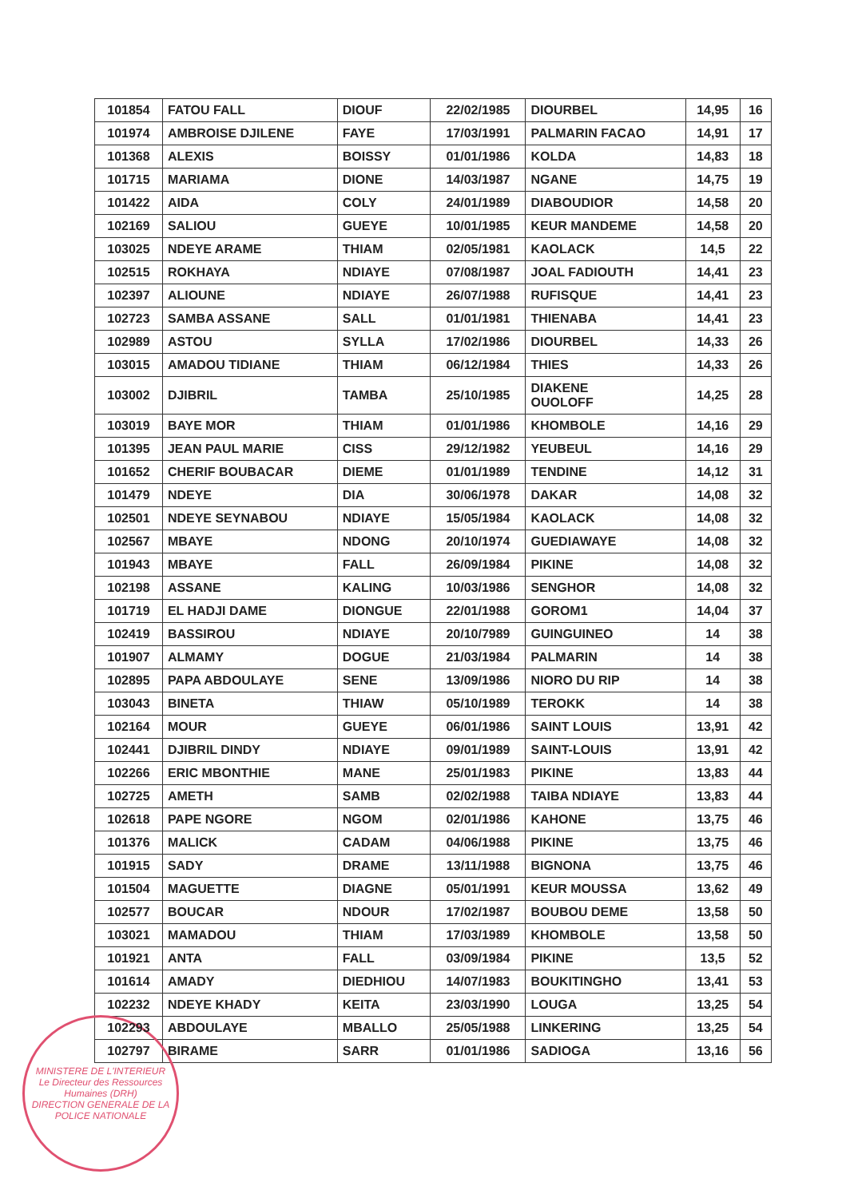| 101854 | FATOU FALL | DIOUF | 22/02/1985 | DIOURBEL | 14,95 | 16 |
| 101974 | AMBROISE DJILENE | FAYE | 17/03/1991 | PALMARIN FACAO | 14,91 | 17 |
| 101368 | ALEXIS | BOISSY | 01/01/1986 | KOLDA | 14,83 | 18 |
| 101715 | MARIAMA | DIONE | 14/03/1987 | NGANE | 14,75 | 19 |
| 101422 | AIDA | COLY | 24/01/1989 | DIABOUDIOR | 14,58 | 20 |
| 102169 | SALIOU | GUEYE | 10/01/1985 | KEUR MANDEME | 14,58 | 20 |
| 103025 | NDEYE ARAME | THIAM | 02/05/1981 | KAOLACK | 14,5 | 22 |
| 102515 | ROKHAYA | NDIAYE | 07/08/1987 | JOAL FADIOUTH | 14,41 | 23 |
| 102397 | ALIOUNE | NDIAYE | 26/07/1988 | RUFISQUE | 14,41 | 23 |
| 102723 | SAMBA ASSANE | SALL | 01/01/1981 | THIENABA | 14,41 | 23 |
| 102989 | ASTOU | SYLLA | 17/02/1986 | DIOURBEL | 14,33 | 26 |
| 103015 | AMADOU TIDIANE | THIAM | 06/12/1984 | THIES | 14,33 | 26 |
| 103002 | DJIBRIL | TAMBA | 25/10/1985 | DIAKENE OUOLOFF | 14,25 | 28 |
| 103019 | BAYE MOR | THIAM | 01/01/1986 | KHOMBOLE | 14,16 | 29 |
| 101395 | JEAN PAUL MARIE | CISS | 29/12/1982 | YEUBEUL | 14,16 | 29 |
| 101652 | CHERIF BOUBACAR | DIEME | 01/01/1989 | TENDINE | 14,12 | 31 |
| 101479 | NDEYE | DIA | 30/06/1978 | DAKAR | 14,08 | 32 |
| 102501 | NDEYE SEYNABOU | NDIAYE | 15/05/1984 | KAOLACK | 14,08 | 32 |
| 102567 | MBAYE | NDONG | 20/10/1974 | GUEDIAWAYE | 14,08 | 32 |
| 101943 | MBAYE | FALL | 26/09/1984 | PIKINE | 14,08 | 32 |
| 102198 | ASSANE | KALING | 10/03/1986 | SENGHOR | 14,08 | 32 |
| 101719 | EL HADJI DAME | DIONGUE | 22/01/1988 | GOROM1 | 14,04 | 37 |
| 102419 | BASSIROU | NDIAYE | 20/10/7989 | GUINGUINEO | 14 | 38 |
| 101907 | ALMAMY | DOGUE | 21/03/1984 | PALMARIN | 14 | 38 |
| 102895 | PAPA ABDOULAYE | SENE | 13/09/1986 | NIORO DU RIP | 14 | 38 |
| 103043 | BINETA | THIAW | 05/10/1989 | TEROKK | 14 | 38 |
| 102164 | MOUR | GUEYE | 06/01/1986 | SAINT LOUIS | 13,91 | 42 |
| 102441 | DJIBRIL DINDY | NDIAYE | 09/01/1989 | SAINT-LOUIS | 13,91 | 42 |
| 102266 | ERIC MBONTHIE | MANE | 25/01/1983 | PIKINE | 13,83 | 44 |
| 102725 | AMETH | SAMB | 02/02/1988 | TAIBA NDIAYE | 13,83 | 44 |
| 102618 | PAPE NGORE | NGOM | 02/01/1986 | KAHONE | 13,75 | 46 |
| 101376 | MALICK | CADAM | 04/06/1988 | PIKINE | 13,75 | 46 |
| 101915 | SADY | DRAME | 13/11/1988 | BIGNONA | 13,75 | 46 |
| 101504 | MAGUETTE | DIAGNE | 05/01/1991 | KEUR MOUSSA | 13,62 | 49 |
| 102577 | BOUCAR | NDOUR | 17/02/1987 | BOUBOU DEME | 13,58 | 50 |
| 103021 | MAMADOU | THIAM | 17/03/1989 | KHOMBOLE | 13,58 | 50 |
| 101921 | ANTA | FALL | 03/09/1984 | PIKINE | 13,5 | 52 |
| 101614 | AMADY | DIEDHIOU | 14/07/1983 | BOUKITINGHO | 13,41 | 53 |
| 102232 | NDEYE KHADY | KEITA | 23/03/1990 | LOUGA | 13,25 | 54 |
| 102293 | ABDOULAYE | MBALLO | 25/05/1988 | LINKERING | 13,25 | 54 |
| 102797 | BIRAME | SARR | 01/01/1986 | SADIOGA | 13,16 | 56 |
MINISTERE DE L'INTERIEUR
Le Directeur des Ressources Humaines (DRH)
DIRECTION GENERALE DE LA POLICE NATIONALE